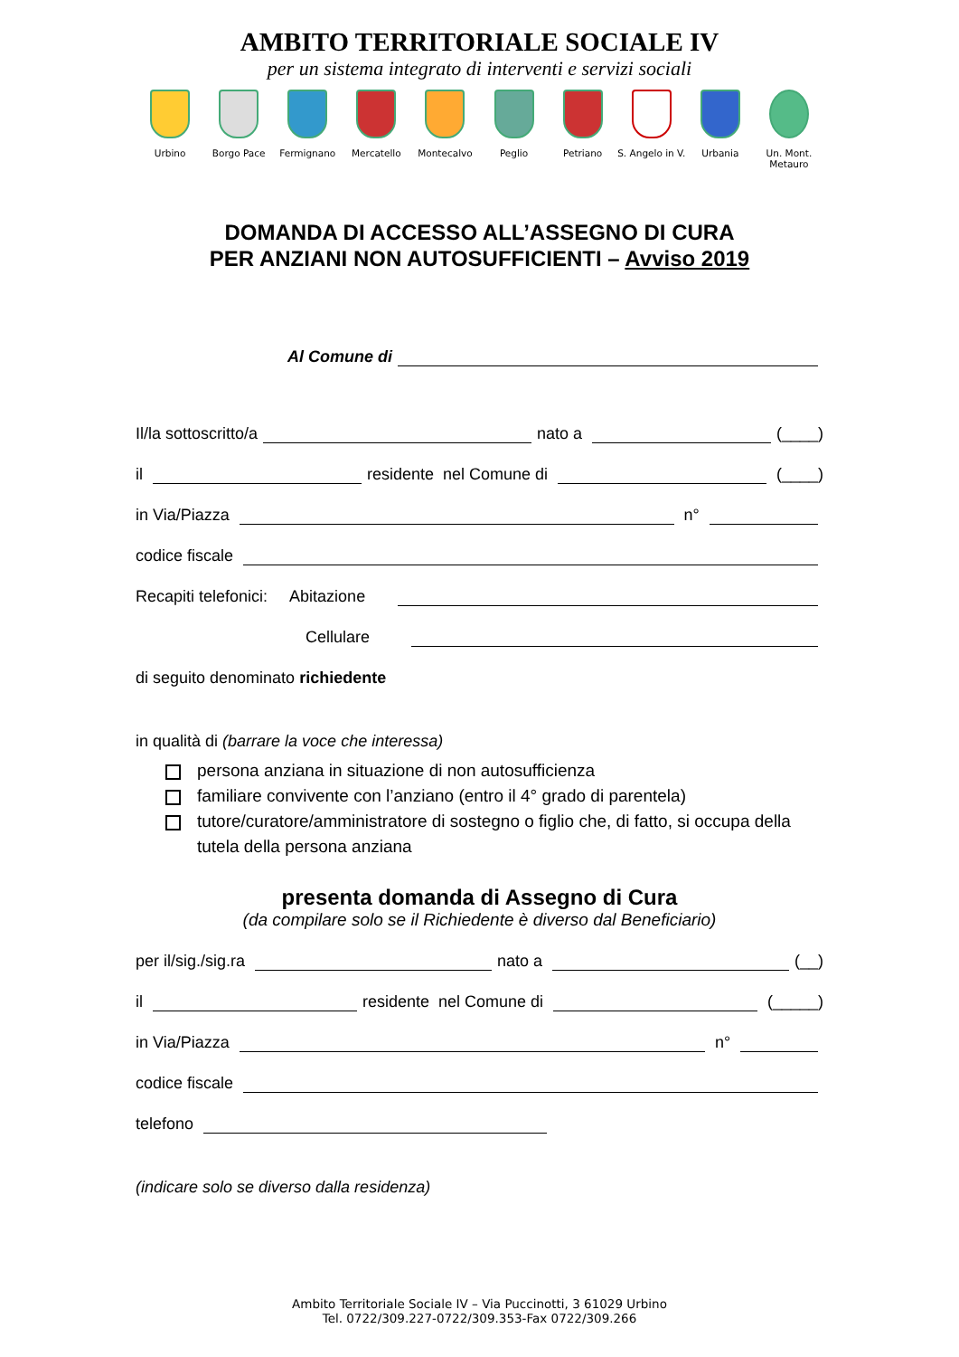AMBITO TERRITORIALE SOCIALE IV
per un sistema integrato di interventi e servizi sociali
Urbino Borgo Pace Fermignano Mercatello Montecalvo Peglio Petriano S. Angelo in V.
Urbania Un. Mont. Metauro
DOMANDA DI ACCESSO ALL’ASSEGNO DI CURA
PER ANZIANI NON AUTOSUFFICIENTI – Avviso 2019
Al Comune di
Il/la sottoscritto/a nato a (____)
il residente nel Comune di (____)
in Via/Piazza n°
codice fiscale
Recapiti telefonici: Abitazione
Cellulare
di seguito denominato richiedente
in qualità di (barrare la voce che interessa)
persona anziana in situazione di non autosufficienza
familiare convivente con l’anziano (entro il 4° grado di parentela)
tutore/curatore/amministratore di sostegno o figlio che, di fatto, si occupa della tutela della persona anziana
presenta domanda di Assegno di Cura
(da compilare solo se il Richiedente è diverso dal Beneficiario)
per il/sig./sig.ra nato a (__)
il residente nel Comune di (_____)
in Via/Piazza n°
codice fiscale
telefono
(indicare solo se diverso dalla residenza)
Ambito Territoriale Sociale IV – Via Puccinotti, 3 61029 Urbino
Tel. 0722/309.227-0722/309.353-Fax 0722/309.266